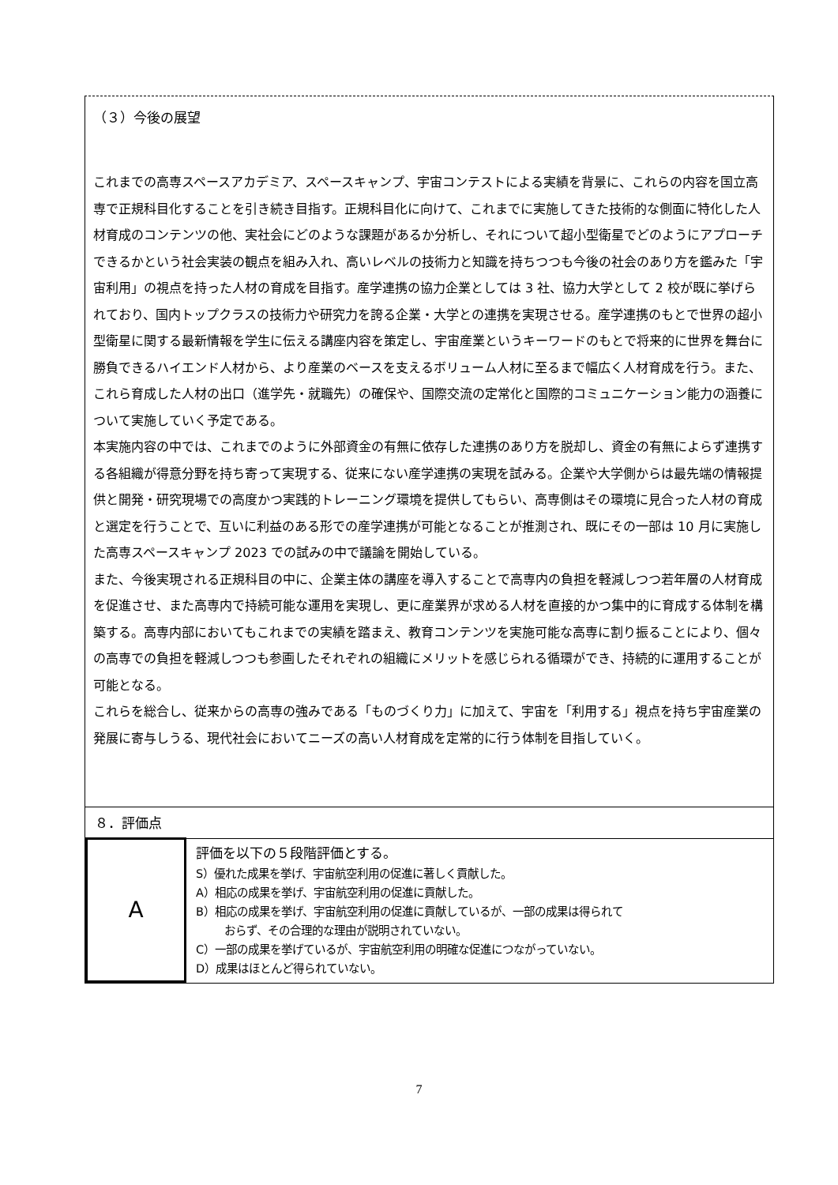（３）今後の展望
これまでの高専スペースアカデミア、スペースキャンプ、宇宙コンテストによる実績を背景に、これらの内容を国立高専で正規科目化することを引き続き目指す。正規科目化に向けて、これまでに実施してきた技術的な側面に特化した人材育成のコンテンツの他、実社会にどのような課題があるか分析し、それについて超小型衛星でどのようにアプローチできるかという社会実装の観点を組み入れ、高いレベルの技術力と知識を持ちつつも今後の社会のあり方を鑑みた「宇宙利用」の視点を持った人材の育成を目指す。産学連携の協力企業としては 3 社、協力大学として 2 校が既に挙げられており、国内トップクラスの技術力や研究力を誇る企業・大学との連携を実現させる。産学連携のもとで世界の超小型衛星に関する最新情報を学生に伝える講座内容を策定し、宇宙産業というキーワードのもとで将来的に世界を舞台に勝負できるハイエンド人材から、より産業のベースを支えるボリューム人材に至るまで幅広く人材育成を行う。また、これら育成した人材の出口（進学先・就職先）の確保や、国際交流の定常化と国際的コミュニケーション能力の涵養について実施していく予定である。
本実施内容の中では、これまでのように外部資金の有無に依存した連携のあり方を脱却し、資金の有無によらず連携する各組織が得意分野を持ち寄って実現する、従来にない産学連携の実現を試みる。企業や大学側からは最先端の情報提供と開発・研究現場での高度かつ実践的トレーニング環境を提供してもらい、高専側はその環境に見合った人材の育成と選定を行うことで、互いに利益のある形での産学連携が可能となることが推測され、既にその一部は 10 月に実施した高専スペースキャンプ 2023 での試みの中で議論を開始している。
また、今後実現される正規科目の中に、企業主体の講座を導入することで高専内の負担を軽減しつつ若年層の人材育成を促進させ、また高専内で持続可能な運用を実現し、更に産業界が求める人材を直接的かつ集中的に育成する体制を構築する。高専内部においてもこれまでの実績を踏まえ、教育コンテンツを実施可能な高専に割り振ることにより、個々の高専での負担を軽減しつつも参画したそれぞれの組織にメリットを感じられる循環ができ、持続的に運用することが可能となる。
これらを総合し、従来からの高専の強みである「ものづくり力」に加えて、宇宙を「利用する」視点を持ち宇宙産業の発展に寄与しうる、現代社会においてニーズの高い人材育成を定常的に行う体制を目指していく。
８．評価点
| A | 評価を以下の５段階評価とする。 S）優れた成果を挙げ、宇宙航空利用の促進に著しく貢献した。 A）相応の成果を挙げ、宇宙航空利用の促進に貢献した。 B）相応の成果を挙げ、宇宙航空利用の促進に貢献しているが、一部の成果は得られて おらず、その合理的な理由が説明されていない。 C）一部の成果を挙げているが、宇宙航空利用の明確な促進につながっていない。 D）成果はほとんど得られていない。 |
7